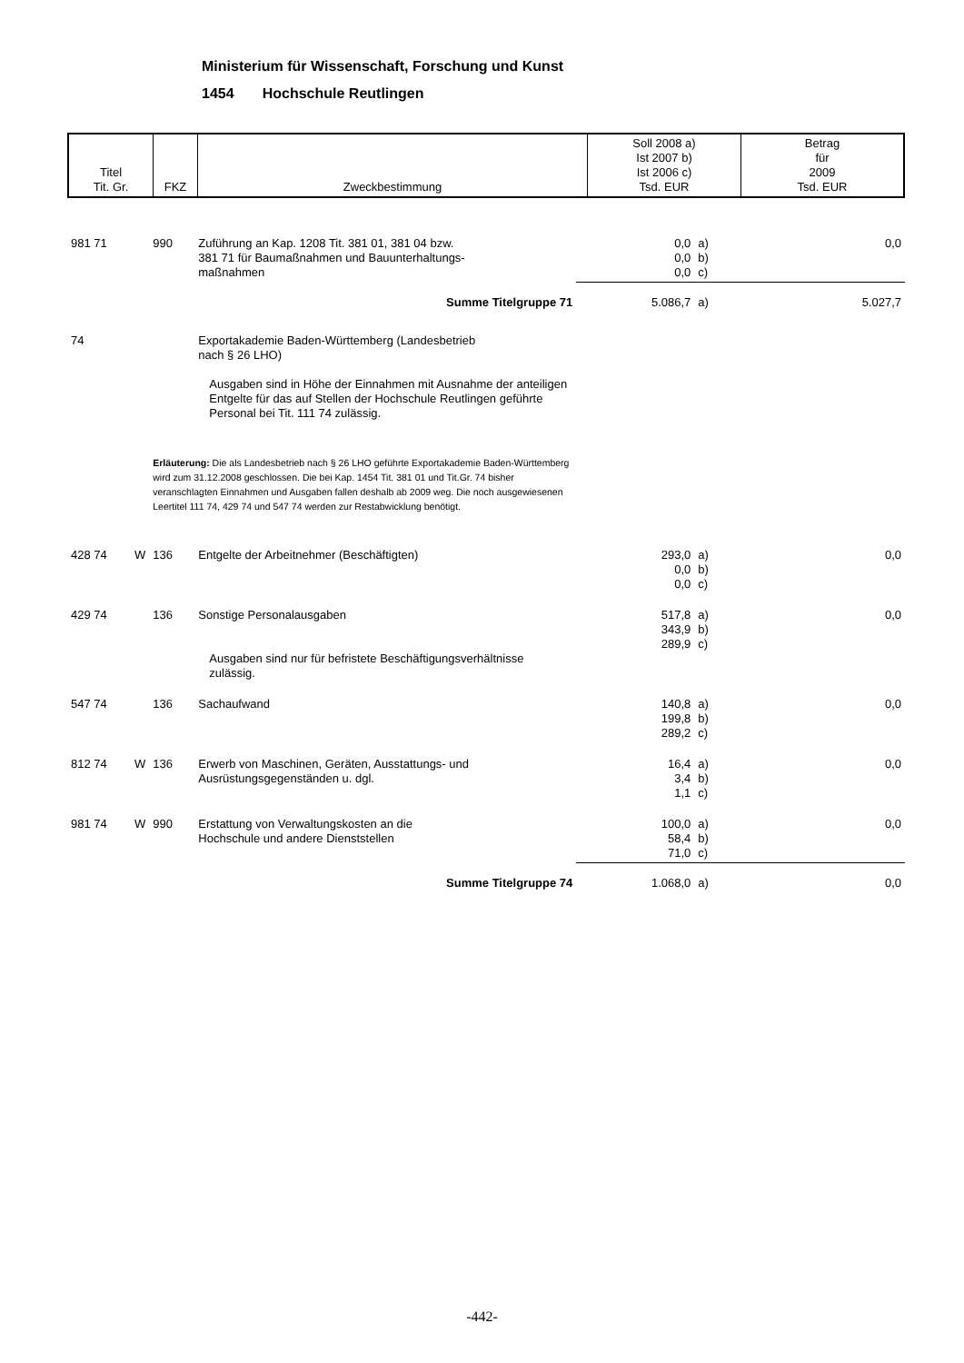Ministerium für Wissenschaft, Forschung und Kunst
1454 Hochschule Reutlingen
| Titel Tit. Gr. | FKZ | Zweckbestimmung | Soll 2008 a) Ist 2007 b) Ist 2006 c) Tsd. EUR | Betrag für 2009 Tsd. EUR |
| 981 71 | | 990 | Zuführung an Kap. 1208 Tit. 381 01, 381 04 bzw. 381 71 für Baumaßnahmen und Bauunterhaltungs- maßnahmen | 0,0 0,0 0,0 | a) b) c) | 0,0 |
| Summe Titelgruppe 71 | | | | 5.086,7 | a) | 5.027,7 |
| 74 | | | Exportakademie Baden-Württemberg (Landesbetrieb nach § 26 LHO) Ausgaben sind in Höhe der Einnahmen mit Ausnahme der anteiligen Entgelte für das auf Stellen der Hochschule Reutlingen geführte Personal bei Tit. 111 74 zulässig. | | | |
| | | Erläuterung: Die als Landesbetrieb nach § 26 LHO geführte Exportakademie Baden-Württemberg wird zum 31.12.2008 geschlossen. Die bei Kap. 1454 Tit. 381 01 und Tit.Gr. 74 bisher veranschlagten Einnahmen und Ausgaben fallen deshalb ab 2009 weg. Die noch ausgewiesenen Leertitel 111 74, 429 74 und 547 74 werden zur Restabwicklung benötigt. | | | | |
| 428 74 | W | 136 | Entgelte der Arbeitnehmer (Beschäftigten) | 293,0 0,0 0,0 | a) b) c) | 0,0 |
| 429 74 | | 136 | Sonstige Personalausgaben Ausgaben sind nur für befristete Beschäftigungsverhältnisse zulässig. | 517,8 343,9 289,9 | a) b) c) | 0,0 |
| 547 74 | | 136 | Sachaufwand | 140,8 199,8 289,2 | a) b) c) | 0,0 |
| 812 74 | W | 136 | Erwerb von Maschinen, Geräten, Ausstattungs- und Ausrüstungsgegenständen u. dgl. | 16,4 3,4 1,1 | a) b) c) | 0,0 |
| 981 74 | W | 990 | Erstattung von Verwaltungskosten an die Hochschule und andere Dienststellen | 100,0 58,4 71,0 | a) b) c) | 0,0 |
| Summe Titelgruppe 74 | | | | 1.068,0 | a) | 0,0 |
-442-